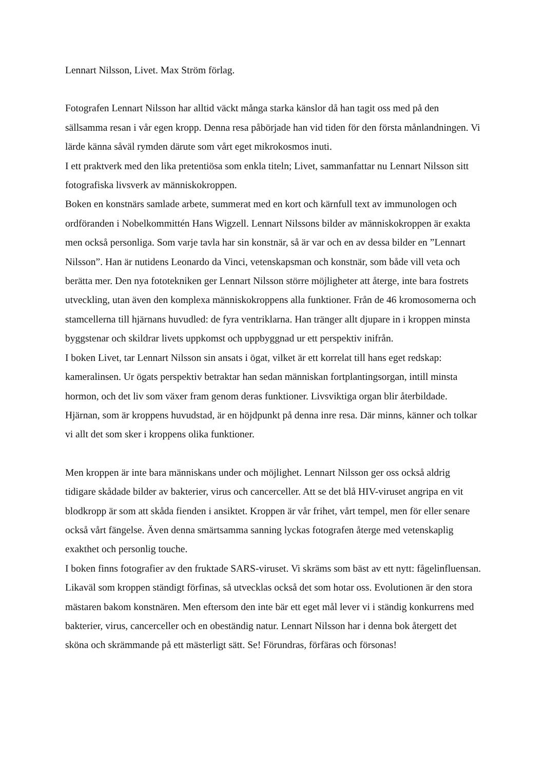Lennart Nilsson, Livet. Max Ström förlag.
Fotografen Lennart Nilsson har alltid väckt många starka känslor då han tagit oss med på den sällsamma resan i vår egen kropp. Denna resa påbörjade han vid tiden för den första månlandningen. Vi lärde känna såväl rymden därute som vårt eget mikrokosmos inuti.
I ett praktverk med den lika pretentiösa som enkla titeln; Livet, sammanfattar nu Lennart Nilsson sitt fotografiska livsverk av människokroppen.
Boken en konstnärs samlade arbete, summerat med en kort och kärnfull text av immunologen och ordföranden i Nobelkommittén Hans Wigzell. Lennart Nilssons bilder av människokroppen är exakta men också personliga. Som varje tavla har sin konstnär, så är var och en av dessa bilder en ”Lennart Nilsson”. Han är nutidens Leonardo da Vinci, vetenskapsman och konstnär, som både vill veta och berätta mer. Den nya fototekniken ger Lennart Nilsson större möjligheter att återge, inte bara fostrets utveckling, utan även den komplexa människokroppens alla funktioner. Från de 46 kromosomerna och stamcellerna till hjärnans huvudled: de fyra ventriklarna. Han tränger allt djupare in i kroppen minsta byggstenar och skildrar livets uppkomst och uppbyggnad ur ett perspektiv inifrån.
I boken Livet, tar Lennart Nilsson sin ansats i ögat, vilket är ett korrelat till hans eget redskap: kameralinsen. Ur ögats perspektiv betraktar han sedan människan fortplantingsorgan, intill minsta hormon, och det liv som växer fram genom deras funktioner. Livsviktiga organ blir återbildade. Hjärnan, som är kroppens huvudstad, är en höjdpunkt på denna inre resa. Där minns, känner och tolkar vi allt det som sker i kroppens olika funktioner.
Men kroppen är inte bara människans under och möjlighet. Lennart Nilsson ger oss också aldrig tidigare skådade bilder av bakterier, virus och cancerceller. Att se det blå HIV-viruset angripa en vit blodkropp är som att skåda fienden i ansiktet. Kroppen är vår frihet, vårt tempel, men för eller senare också vårt fängelse. Även denna smärtsamma sanning lyckas fotografen återge med vetenskaplig exakthet och personlig touche.
I boken finns fotografier av den fruktade SARS-viruset. Vi skräms som bäst av ett nytt: fågelinfluensan. Likaväl som kroppen ständigt förfinas, så utvecklas också det som hotar oss. Evolutionen är den stora mästaren bakom konstnären. Men eftersom den inte bär ett eget mål lever vi i ständig konkurrens med bakterier, virus, cancerceller och en obeständig natur. Lennart Nilsson har i denna bok återgett det sköna och skrämmande på ett mästerligt sätt. Se! Förundras, förfäras och försonas!